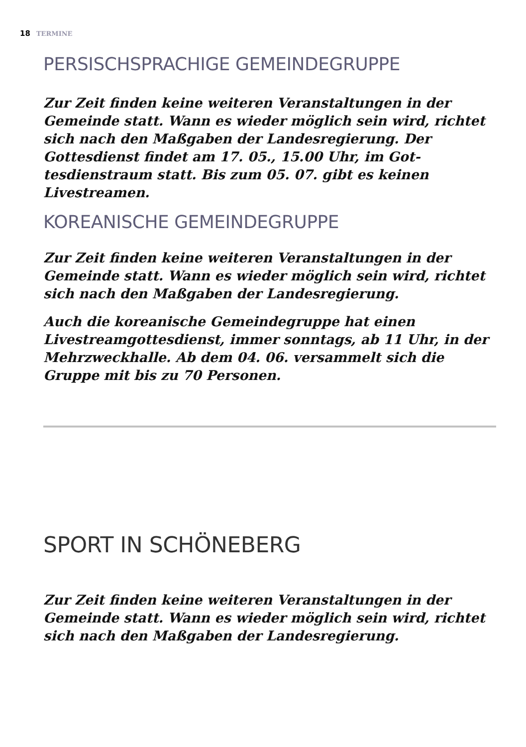18 TERMINE
PERSISCHSPRACHIGE GEMEINDEGRUPPE
Zur Zeit finden keine weiteren Veranstaltungen in der Gemeinde statt. Wann es wieder möglich sein wird, richtet sich nach den Maßgaben der Landesregierung. Der Gottesdienst findet am 17. 05., 15.00 Uhr, im Got­tesdienstraum statt. Bis zum 05. 07. gibt es keinen Livestreamen.
KOREANISCHE GEMEINDEGRUPPE
Zur Zeit finden keine weiteren Veranstaltungen in der Gemeinde statt. Wann es wieder möglich sein wird, rich­tet sich nach den Maßgaben der Landesregierung.
Auch die koreanische Gemeindegruppe hat einen Livestreamgottesdienst, immer sonntags, ab 11 Uhr, in der Mehrzweckhalle. Ab dem 04. 06. versammelt sich die Gruppe mit bis zu 70 Personen.
SPORT IN SCHÖNEBERG
Zur Zeit finden keine weiteren Veranstaltungen in der Gemeinde statt. Wann es wieder möglich sein wird, rich­tet sich nach den Maßgaben der Landesregierung.